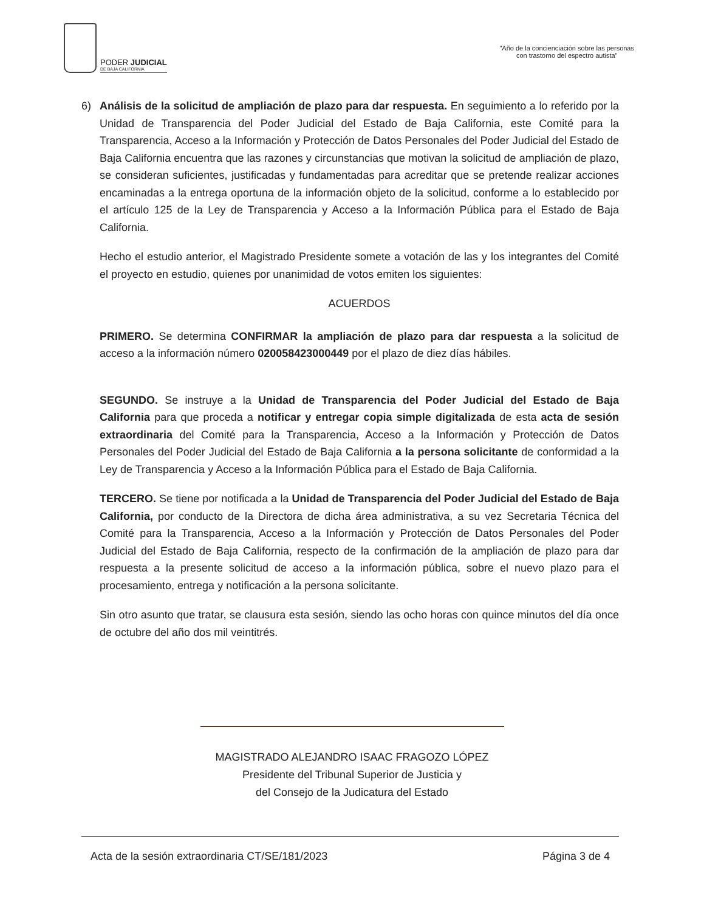PODER JUDICIAL
DE BAJA CALIFORNIA
"Año de la concienciación sobre las personas
con trastorno del espectro autista"
6) Análisis de la solicitud de ampliación de plazo para dar respuesta. En seguimiento a lo referido por la Unidad de Transparencia del Poder Judicial del Estado de Baja California, este Comité para la Transparencia, Acceso a la Información y Protección de Datos Personales del Poder Judicial del Estado de Baja California encuentra que las razones y circunstancias que motivan la solicitud de ampliación de plazo, se consideran suficientes, justificadas y fundamentadas para acreditar que se pretende realizar acciones encaminadas a la entrega oportuna de la información objeto de la solicitud, conforme a lo establecido por el artículo 125 de la Ley de Transparencia y Acceso a la Información Pública para el Estado de Baja California.
Hecho el estudio anterior, el Magistrado Presidente somete a votación de las y los integrantes del Comité el proyecto en estudio, quienes por unanimidad de votos emiten los siguientes:
ACUERDOS
PRIMERO. Se determina CONFIRMAR la ampliación de plazo para dar respuesta a la solicitud de acceso a la información número 020058423000449 por el plazo de diez días hábiles.
SEGUNDO. Se instruye a la Unidad de Transparencia del Poder Judicial del Estado de Baja California para que proceda a notificar y entregar copia simple digitalizada de esta acta de sesión extraordinaria del Comité para la Transparencia, Acceso a la Información y Protección de Datos Personales del Poder Judicial del Estado de Baja California a la persona solicitante de conformidad a la Ley de Transparencia y Acceso a la Información Pública para el Estado de Baja California.
TERCERO. Se tiene por notificada a la Unidad de Transparencia del Poder Judicial del Estado de Baja California, por conducto de la Directora de dicha área administrativa, a su vez Secretaria Técnica del Comité para la Transparencia, Acceso a la Información y Protección de Datos Personales del Poder Judicial del Estado de Baja California, respecto de la confirmación de la ampliación de plazo para dar respuesta a la presente solicitud de acceso a la información pública, sobre el nuevo plazo para el procesamiento, entrega y notificación a la persona solicitante.
Sin otro asunto que tratar, se clausura esta sesión, siendo las ocho horas con quince minutos del día once de octubre del año dos mil veintitrés.
MAGISTRADO ALEJANDRO ISAAC FRAGOZO LÓPEZ
Presidente del Tribunal Superior de Justicia y
del Consejo de la Judicatura del Estado
Acta de la sesión extraordinaria CT/SE/181/2023 Página 3 de 4